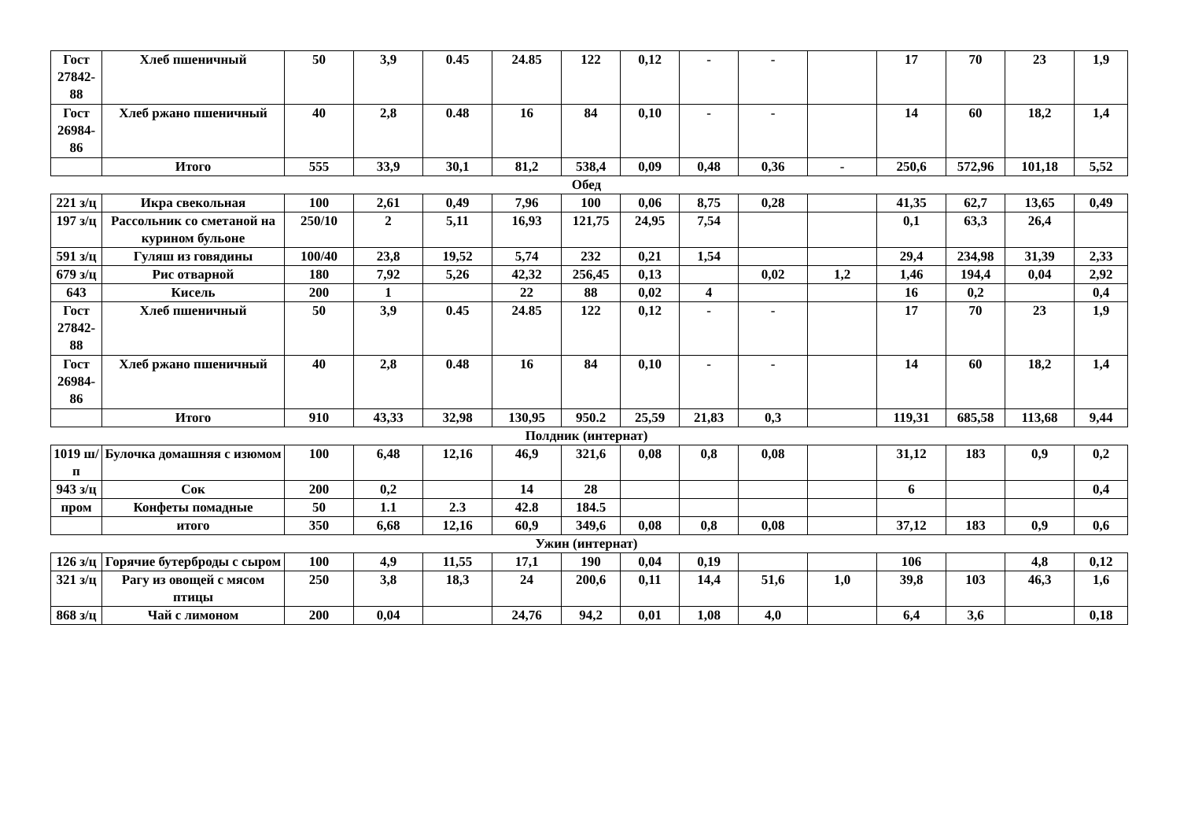| Гост 27842-88 | Хлеб пшеничный | 50 | 3,9 | 0.45 | 24.85 | 122 | 0,12 | - | - | | 17 | 70 | 23 | 1,9 |
| Гост 26984-86 | Хлеб ржано пшеничный | 40 | 2,8 | 0.48 | 16 | 84 | 0,10 | - | - | | 14 | 60 | 18,2 | 1,4 |
| | Итого | 555 | 33,9 | 30,1 | 81,2 | 538,4 | 0,09 | 0,48 | 0,36 | - | 250,6 | 572,96 | 101,18 | 5,52 |
Обед
| 221 з/ц | Икра свекольная | 100 | 2,61 | 0,49 | 7,96 | 100 | 0,06 | 8,75 | 0,28 | | 41,35 | 62,7 | 13,65 | 0,49 |
| 197 з/ц | Рассольник со сметаной на курином бульоне | 250/10 | 2 | 5,11 | 16,93 | 121,75 | 24,95 | 7,54 | | | 0,1 | 63,3 | 26,4 | |
| 591 з/ц | Гуляш из говядины | 100/40 | 23,8 | 19,52 | 5,74 | 232 | 0,21 | 1,54 | | | 29,4 | 234,98 | 31,39 | 2,33 |
| 679 з/ц | Рис отварной | 180 | 7,92 | 5,26 | 42,32 | 256,45 | 0,13 | | 0,02 | 1,2 | 1,46 | 194,4 | 0,04 | 2,92 |
| 643 | Кисель | 200 | 1 | | 22 | 88 | 0,02 | 4 | | | 16 | 0,2 | | 0,4 |
| Гост 27842-88 | Хлеб пшеничный | 50 | 3,9 | 0.45 | 24.85 | 122 | 0,12 | - | - | | 17 | 70 | 23 | 1,9 |
| Гост 26984-86 | Хлеб ржано пшеничный | 40 | 2,8 | 0.48 | 16 | 84 | 0,10 | - | - | | 14 | 60 | 18,2 | 1,4 |
| | Итого | 910 | 43,33 | 32,98 | 130,95 | 950.2 | 25,59 | 21,83 | 0,3 | | 119,31 | 685,58 | 113,68 | 9,44 |
Полдник (интернат)
| 1019 ш/п | Булочка домашняя с изюмом | 100 | 6,48 | 12,16 | 46,9 | 321,6 | 0,08 | 0,8 | 0,08 | | 31,12 | 183 | 0,9 | 0,2 |
| 943 з/ц | Сок | 200 | 0,2 | | 14 | 28 | | | | | 6 | | | 0,4 |
| пром | Конфеты помадные | 50 | 1.1 | 2.3 | 42.8 | 184.5 | | | | | | | | |
| | итого | 350 | 6,68 | 12,16 | 60,9 | 349,6 | 0,08 | 0,8 | 0,08 | | 37,12 | 183 | 0,9 | 0,6 |
Ужин (интернат)
| 126 з/ц | Горячие бутерброды с сыром | 100 | 4,9 | 11,55 | 17,1 | 190 | 0,04 | 0,19 | | | 106 | | 4,8 | 0,12 |
| 321 з/ц | Рагу из овощей с мясом птицы | 250 | 3,8 | 18,3 | 24 | 200,6 | 0,11 | 14,4 | 51,6 | 1,0 | 39,8 | 103 | 46,3 | 1,6 |
| 868 з/ц | Чай с лимоном | 200 | 0,04 | | 24,76 | 94,2 | 0,01 | 1,08 | 4,0 | | 6,4 | 3,6 | | 0,18 |